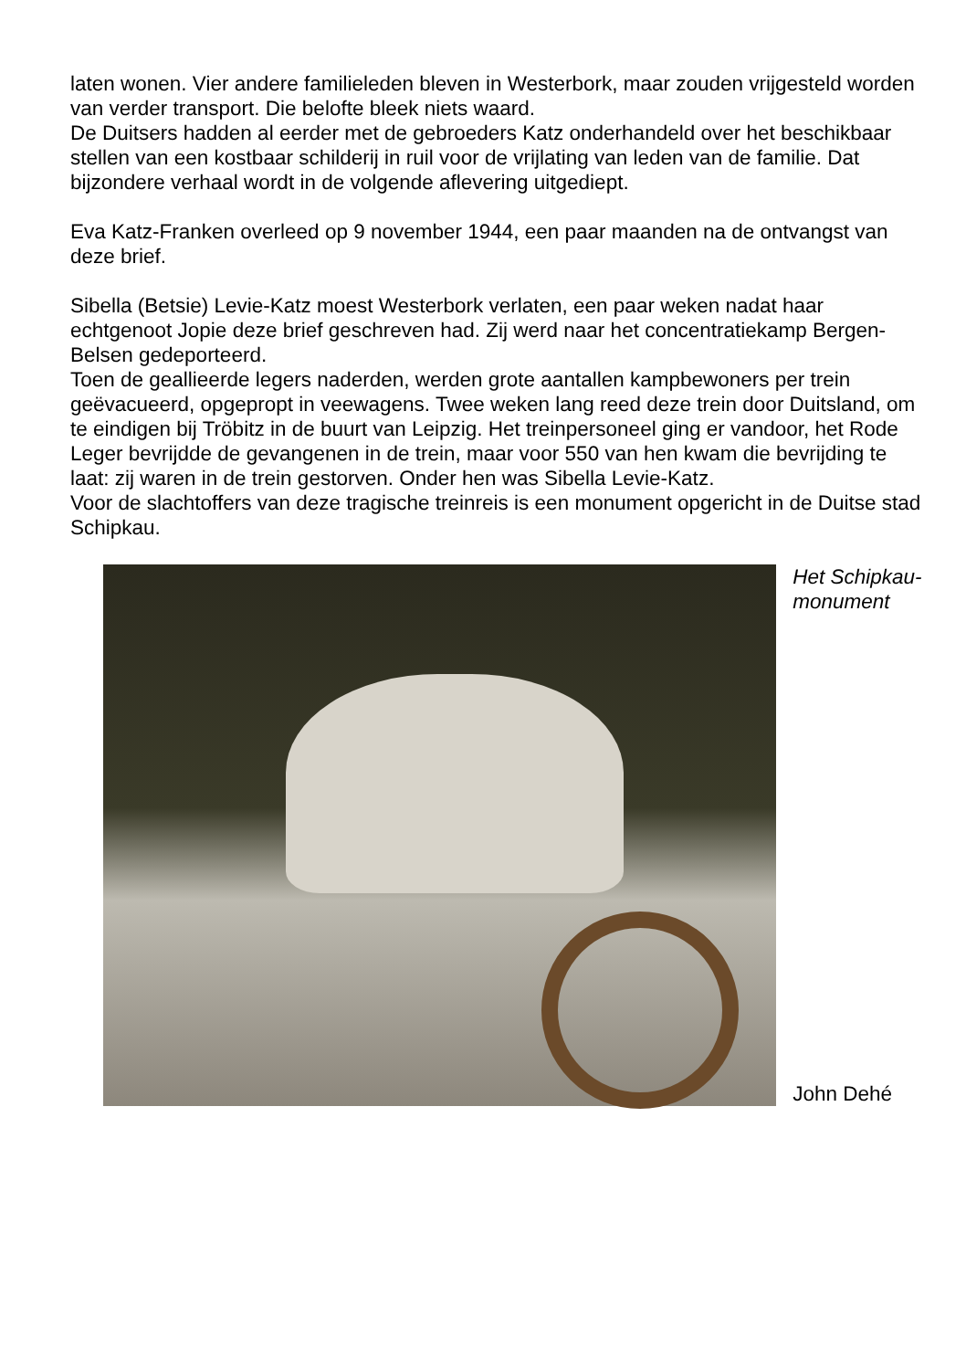laten wonen. Vier andere familieleden bleven in Westerbork, maar zouden vrijgesteld worden van verder transport. Die belofte bleek niets waard.
De Duitsers hadden al eerder met de gebroeders Katz onderhandeld over het beschikbaar stellen van een kostbaar schilderij in ruil voor de vrijlating van leden van de familie. Dat bijzondere verhaal wordt in de volgende aflevering uitgediept.
Eva Katz-Franken overleed op 9 november 1944, een paar maanden na de ontvangst van deze brief.
Sibella (Betsie) Levie-Katz moest Westerbork verlaten, een paar weken nadat haar echtgenoot Jopie deze brief geschreven had. Zij werd naar het concentratiekamp Bergen-Belsen gedeporteerd.
Toen de geallieerde legers naderden, werden grote aantallen kampbewoners per trein geëvacueerd, opgepropt in veewagens. Twee weken lang reed deze trein door Duitsland, om te eindigen bij Tröbitz in de buurt van Leipzig. Het treinpersoneel ging er vandoor, het Rode Leger bevrijdde de gevangenen in de trein, maar voor 550 van hen kwam die bevrijding te laat: zij waren in de trein gestorven. Onder hen was Sibella Levie-Katz.
Voor de slachtoffers van deze tragische treinreis is een monument opgericht in de Duitse stad Schipkau.
Het Schipkau-monument
John Dehé